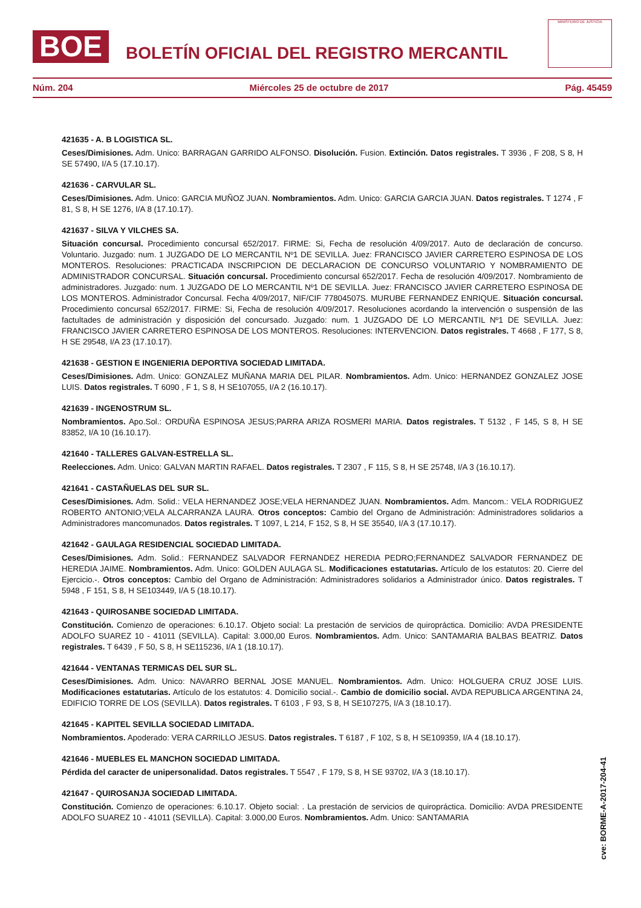BOE BOLETÍN OFICIAL DEL REGISTRO MERCANTIL
MINISTERIO DE JUSTICIA
Núm. 204 Miércoles 25 de octubre de 2017 Pág. 45459
421635 - A. B LOGISTICA SL.
Ceses/Dimisiones. Adm. Unico: BARRAGAN GARRIDO ALFONSO. Disolución. Fusion. Extinción. Datos registrales. T 3936 , F 208, S 8, H SE 57490, I/A 5 (17.10.17).
421636 - CARVULAR SL.
Ceses/Dimisiones. Adm. Unico: GARCIA MUÑOZ JUAN. Nombramientos. Adm. Unico: GARCIA GARCIA JUAN. Datos registrales. T 1274 , F 81, S 8, H SE 1276, I/A 8 (17.10.17).
421637 - SILVA Y VILCHES SA.
Situación concursal. Procedimiento concursal 652/2017. FIRME: Si, Fecha de resolución 4/09/2017. Auto de declaración de concurso. Voluntario. Juzgado: num. 1 JUZGADO DE LO MERCANTIL Nº1 DE SEVILLA. Juez: FRANCISCO JAVIER CARRETERO ESPINOSA DE LOS MONTEROS. Resoluciones: PRACTICADA INSCRIPCION DE DECLARACION DE CONCURSO VOLUNTARIO Y NOMBRAMIENTO DE ADMINISTRADOR CONCURSAL. Situación concursal. Procedimiento concursal 652/2017. Fecha de resolución 4/09/2017. Nombramiento de administradores. Juzgado: num. 1 JUZGADO DE LO MERCANTIL Nº1 DE SEVILLA. Juez: FRANCISCO JAVIER CARRETERO ESPINOSA DE LOS MONTEROS. Administrador Concursal. Fecha 4/09/2017, NIF/CIF 77804507S. MURUBE FERNANDEZ ENRIQUE. Situación concursal. Procedimiento concursal 652/2017. FIRME: Si, Fecha de resolución 4/09/2017. Resoluciones acordando la intervención o suspensión de las factultades de administración y disposición del concursado. Juzgado: num. 1 JUZGADO DE LO MERCANTIL Nº1 DE SEVILLA. Juez: FRANCISCO JAVIER CARRETERO ESPINOSA DE LOS MONTEROS. Resoluciones: INTERVENCION. Datos registrales. T 4668 , F 177, S 8, H SE 29548, I/A 23 (17.10.17).
421638 - GESTION E INGENIERIA DEPORTIVA SOCIEDAD LIMITADA.
Ceses/Dimisiones. Adm. Unico: GONZALEZ MUÑANA MARIA DEL PILAR. Nombramientos. Adm. Unico: HERNANDEZ GONZALEZ JOSE LUIS. Datos registrales. T 6090 , F 1, S 8, H SE107055, I/A 2 (16.10.17).
421639 - INGENOSTRUM SL.
Nombramientos. Apo.Sol.: ORDUÑA ESPINOSA JESUS;PARRA ARIZA ROSMERI MARIA. Datos registrales. T 5132 , F 145, S 8, H SE 83852, I/A 10 (16.10.17).
421640 - TALLERES GALVAN-ESTRELLA SL.
Reelecciones. Adm. Unico: GALVAN MARTIN RAFAEL. Datos registrales. T 2307 , F 115, S 8, H SE 25748, I/A 3 (16.10.17).
421641 - CASTAÑUELAS DEL SUR SL.
Ceses/Dimisiones. Adm. Solid.: VELA HERNANDEZ JOSE;VELA HERNANDEZ JUAN. Nombramientos. Adm. Mancom.: VELA RODRIGUEZ ROBERTO ANTONIO;VELA ALCARRANZA LAURA. Otros conceptos: Cambio del Organo de Administración: Administradores solidarios a Administradores mancomunados. Datos registrales. T 1097, L 214, F 152, S 8, H SE 35540, I/A 3 (17.10.17).
421642 - GAULAGA RESIDENCIAL SOCIEDAD LIMITADA.
Ceses/Dimisiones. Adm. Solid.: FERNANDEZ SALVADOR FERNANDEZ HEREDIA PEDRO;FERNANDEZ SALVADOR FERNANDEZ DE HEREDIA JAIME. Nombramientos. Adm. Unico: GOLDEN AULAGA SL. Modificaciones estatutarias. Artículo de los estatutos: 20. Cierre del Ejercicio.-. Otros conceptos: Cambio del Organo de Administración: Administradores solidarios a Administrador único. Datos registrales. T 5948 , F 151, S 8, H SE103449, I/A 5 (18.10.17).
421643 - QUIROSANBE SOCIEDAD LIMITADA.
Constitución. Comienzo de operaciones: 6.10.17. Objeto social: La prestación de servicios de quiropráctica. Domicilio: AVDA PRESIDENTE ADOLFO SUAREZ 10 - 41011 (SEVILLA). Capital: 3.000,00 Euros. Nombramientos. Adm. Unico: SANTAMARIA BALBAS BEATRIZ. Datos registrales. T 6439 , F 50, S 8, H SE115236, I/A 1 (18.10.17).
421644 - VENTANAS TERMICAS DEL SUR SL.
Ceses/Dimisiones. Adm. Unico: NAVARRO BERNAL JOSE MANUEL. Nombramientos. Adm. Unico: HOLGUERA CRUZ JOSE LUIS. Modificaciones estatutarias. Artículo de los estatutos: 4. Domicilio social.-. Cambio de domicilio social. AVDA REPUBLICA ARGENTINA 24, EDIFICIO TORRE DE LOS (SEVILLA). Datos registrales. T 6103 , F 93, S 8, H SE107275, I/A 3 (18.10.17).
421645 - KAPITEL SEVILLA SOCIEDAD LIMITADA.
Nombramientos. Apoderado: VERA CARRILLO JESUS. Datos registrales. T 6187 , F 102, S 8, H SE109359, I/A 4 (18.10.17).
421646 - MUEBLES EL MANCHON SOCIEDAD LIMITADA.
Pérdida del caracter de unipersonalidad. Datos registrales. T 5547 , F 179, S 8, H SE 93702, I/A 3 (18.10.17).
421647 - QUIROSANJA SOCIEDAD LIMITADA.
Constitución. Comienzo de operaciones: 6.10.17. Objeto social: . La prestación de servicios de quiropráctica. Domicilio: AVDA PRESIDENTE ADOLFO SUAREZ 10 - 41011 (SEVILLA). Capital: 3.000,00 Euros. Nombramientos. Adm. Unico: SANTAMARIA
cve: BORME-A-2017-204-41